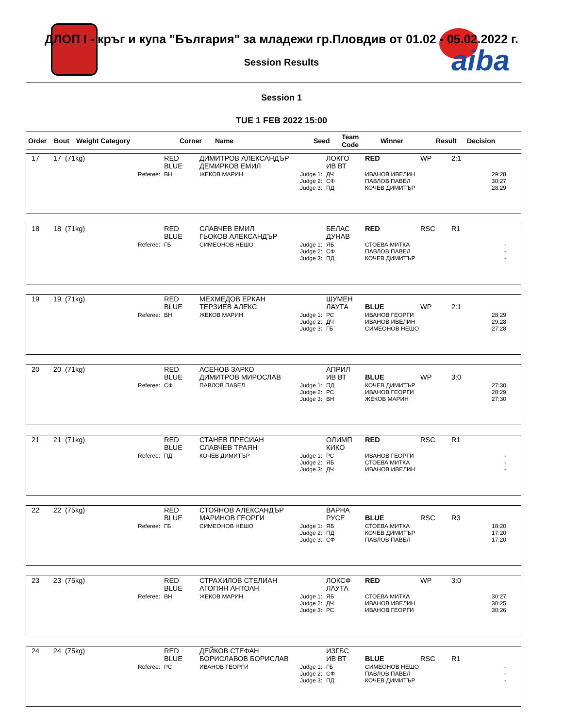aiba
ДЛОП I - кръг и купа "България" за младежи гр.Пловдив от 01.02 - 05.02.2022 г.
Session Results
Session 1
TUE 1 FEB 2022 15:00
| Order | Bout | Weight Category | Corner | Name | Seed | Team Code | Winner | Result | Decision |
| --- | --- | --- | --- | --- | --- | --- | --- | --- | --- |
| 17 | 17 | (71kg) | RED BLUE | ДИМИТРОВ АЛЕКСАНДЪР ДЕМИРКОВ ЕМИЛ | | ЛОКГО ИВ ВТ | RED | WP | 2:1 |
| | | Referee: | ВН | ЖЕКОВ МАРИН | Judge 1: Judge 2: Judge 3: | ДЧ СФ ПД | ИВАНОВ ИВЕЛИН ПАВЛОВ ПАВЕЛ КОЧЕВ ДИМИТЪР | | 29:28 30:27 28:29 |
| 18 | 18 | (71kg) | RED BLUE | СЛАВЧЕВ ЕМИЛ ГЬОКОВ АЛЕКСАНДЪР | | БЕЛАС ДУНАВ | RED | RSC | R1 |
| | | Referee: | ГБ | СИМЕОНОВ НЕШО | Judge 1: Judge 2: Judge 3: | ЯБ СФ ПД | СТОЕВА МИТКА ПАВЛОВ ПАВЕЛ КОЧЕВ ДИМИТЪР | | - - - |
| 19 | 19 | (71kg) | RED BLUE | МЕХМЕДОВ ЕРКАН ТЕРЗИЕВ АЛЕКС | | ШУМЕН ЛАУТА | BLUE | WP | 2:1 |
| | | Referee: | ВН | ЖЕКОВ МАРИН | Judge 1: Judge 2: Judge 3: | РС ДЧ ГБ | ИВАНОВ ГЕОРГИ ИВАНОВ ИВЕЛИН СИМЕОНОВ НЕШО | | 28:29 29:28 27:28 |
| 20 | 20 | (71kg) | RED BLUE | АСЕНОВ ЗАРКО ДИМИТРОВ МИРОСЛАВ | | АПРИЛ ИВ ВТ | BLUE | WP | 3:0 |
| | | Referee: | СФ | ПАВЛОВ ПАВЕЛ | Judge 1: Judge 2: Judge 3: | ПД РС ВН | КОЧЕВ ДИМИТЪР ИВАНОВ ГЕОРГИ ЖЕКОВ МАРИН | | 27:30 28:29 27:30 |
| 21 | 21 | (71kg) | RED BLUE | СТАНЕВ ПРЕСИАН СЛАВЧЕВ ТРАЯН | | ОЛИМП КИКО | RED | RSC | R1 |
| | | Referee: | ПД | КОЧЕВ ДИМИТЪР | Judge 1: Judge 2: Judge 3: | РС ЯБ ДЧ | ИВАНОВ ГЕОРГИ СТОЕВА МИТКА ИВАНОВ ИВЕЛИН | | - - - |
| 22 | 22 | (75kg) | RED BLUE | СТОЯНОВ АЛЕКСАНДЪР МАРИНОВ ГЕОРГИ | | ВАРНА РУСЕ | BLUE | RSC | R3 |
| | | Referee: | ГБ | СИМЕОНОВ НЕШО | Judge 1: Judge 2: Judge 3: | ЯБ ПД СФ | СТОЕВА МИТКА КОЧЕВ ДИМИТЪР ПАВЛОВ ПАВЕЛ | | 18:20 17:20 17:20 |
| 23 | 23 | (75kg) | RED BLUE | СТРАХИЛОВ СТЕЛИАН АГОПЯН АНТОАН | | ЛОКСФ ЛАУТА | RED | WP | 3:0 |
| | | Referee: | ВН | ЖЕКОВ МАРИН | Judge 1: Judge 2: Judge 3: | ЯБ ДЧ РС | СТОЕВА МИТКА ИВАНОВ ИВЕЛИН ИВАНОВ ГЕОРГИ | | 30:27 30:25 30:26 |
| 24 | 24 | (75kg) | RED BLUE | ДЕЙКОВ СТЕФАН БОРИСЛАВОВ БОРИСЛАВ | | ИЗГБС ИВ ВТ | BLUE | RSC | R1 |
| | | Referee: | РС | ИВАНОВ ГЕОРГИ | Judge 1: Judge 2: Judge 3: | ГБ СФ ПД | СИМЕОНОВ НЕШО ПАВЛОВ ПАВЕЛ КОЧЕВ ДИМИТЪР | | - - - |